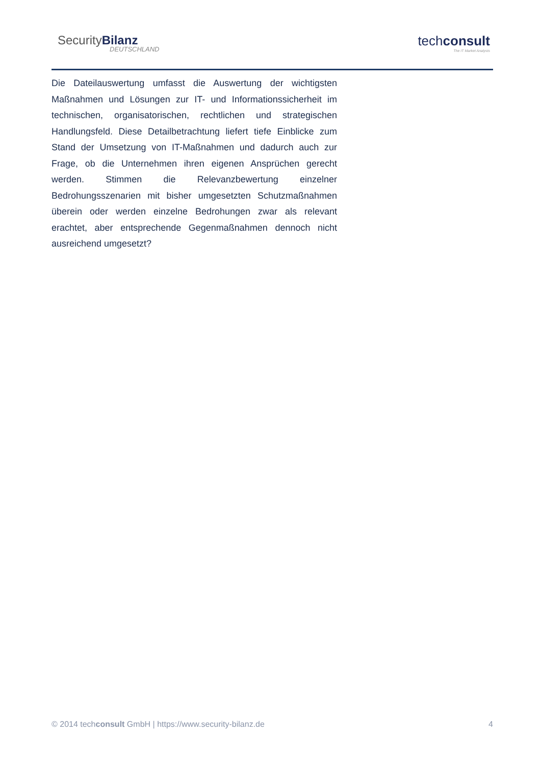SecurityBilanz
DEUTSCHLAND
techconsult
The IT Market Analysts
Die Dateilauswertung umfasst die Auswertung der wichtigsten Maßnahmen und Lösungen zur IT- und Informationssicherheit im technischen, organisatorischen, rechtlichen und strategischen Handlungsfeld. Diese Detailbetrachtung liefert tiefe Einblicke zum Stand der Umsetzung von IT-Maßnahmen und dadurch auch zur Frage, ob die Unternehmen ihren eigenen Ansprüchen gerecht werden. Stimmen die Relevanzbewertung einzelner Bedrohungsszenarien mit bisher umgesetzten Schutzmaßnahmen überein oder werden einzelne Bedrohungen zwar als relevant erachtet, aber entsprechende Gegenmaßnahmen dennoch nicht ausreichend umgesetzt?
© 2014 techconsult GmbH | https://www.security-bilanz.de 4